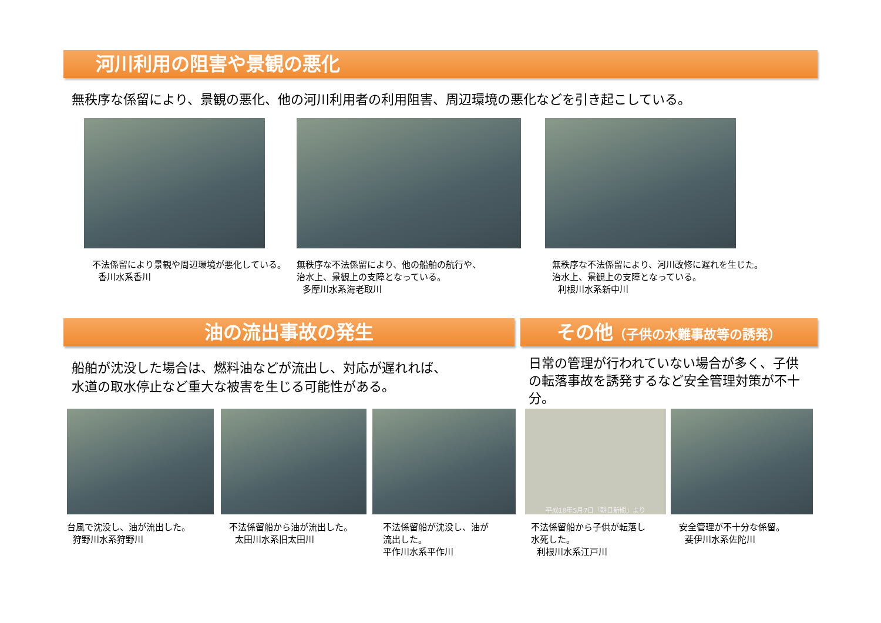河川利用の阻害や景観の悪化
無秩序な係留により、景観の悪化、他の河川利用者の利用阻害、周辺環境の悪化などを引き起こしている。
不法係留により景観や周辺環境が悪化している。
香川水系香川
無秩序な不法係留により、他の船舶の航行や、
治水上、景観上の支障となっている。
多摩川水系海老取川
無秩序な不法係留により、河川改修に遅れを生じた。
治水上、景観上の支障となっている。
利根川水系新中川
油の流出事故の発生
船舶が沈没した場合は、燃料油などが流出し、対応が遅れれば、
水道の取水停止など重大な被害を生じる可能性がある。
その他（子供の水難事故等の誘発）
日常の管理が行われていない場合が多く、子供の転落事故を誘発するなど安全管理対策が不十分。
台風で沈没し、油が流出した。
狩野川水系狩野川
不法係留船から油が流出した。
太田川水系旧太田川
不法係留船が沈没し、油が
流出した。
平作川水系平作川
平成18年5月7日「朝日新聞」より
不法係留船から子供が転落し
水死した。
利根川水系江戸川
安全管理が不十分な係留。
斐伊川水系佐陀川